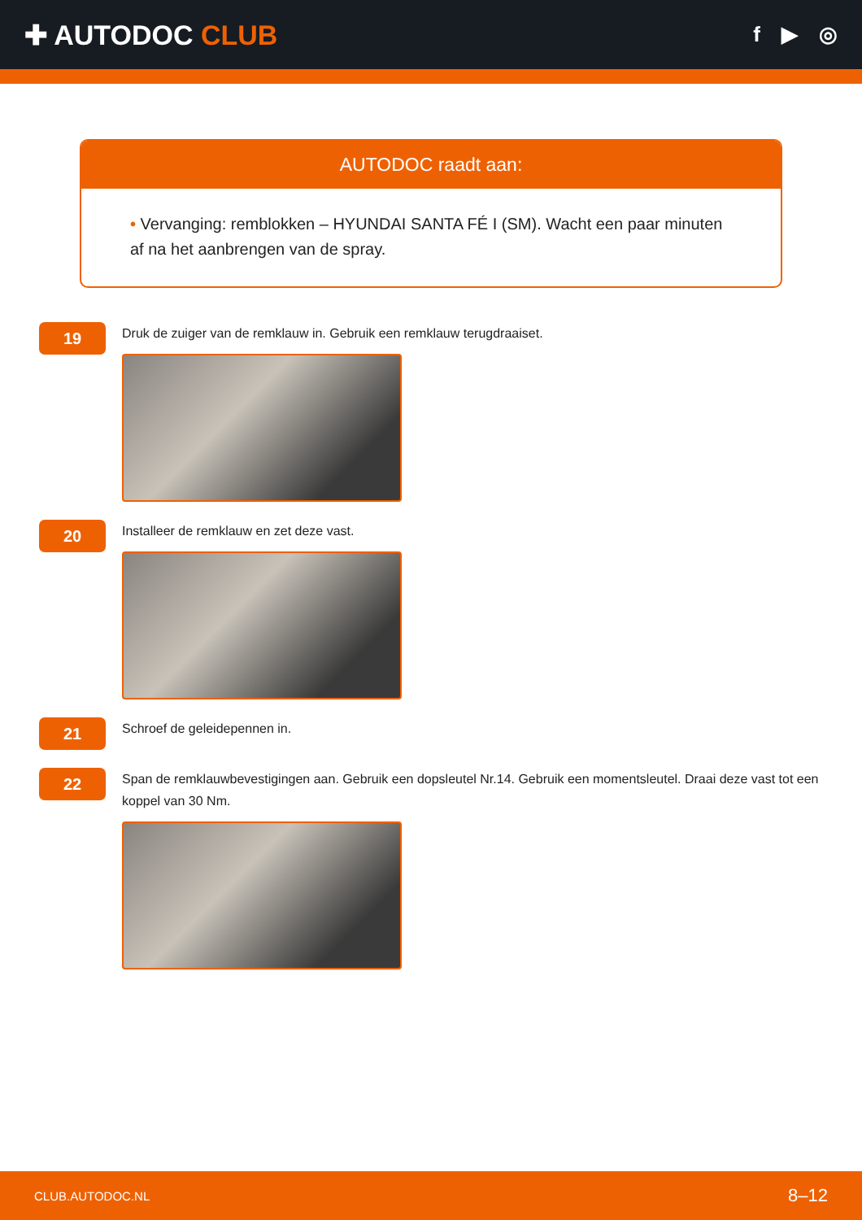✚ AUTODOC CLUB
f ▶ ◎
AUTODOC raadt aan:
• Vervanging: remblokken – HYUNDAI SANTA FÉ I (SM). Wacht een paar minuten af na het aanbrengen van de spray.
19
Druk de zuiger van de remklauw in. Gebruik een remklauw terugdraaiset.
20
Installeer de remklauw en zet deze vast.
21
Schroef de geleidepennen in.
22
Span de remklauwbevestigingen aan. Gebruik een dopsleutel Nr.14. Gebruik een momentsleutel. Draai deze vast tot een koppel van 30 Nm.
CLUB.AUTODOC.NL 8–12